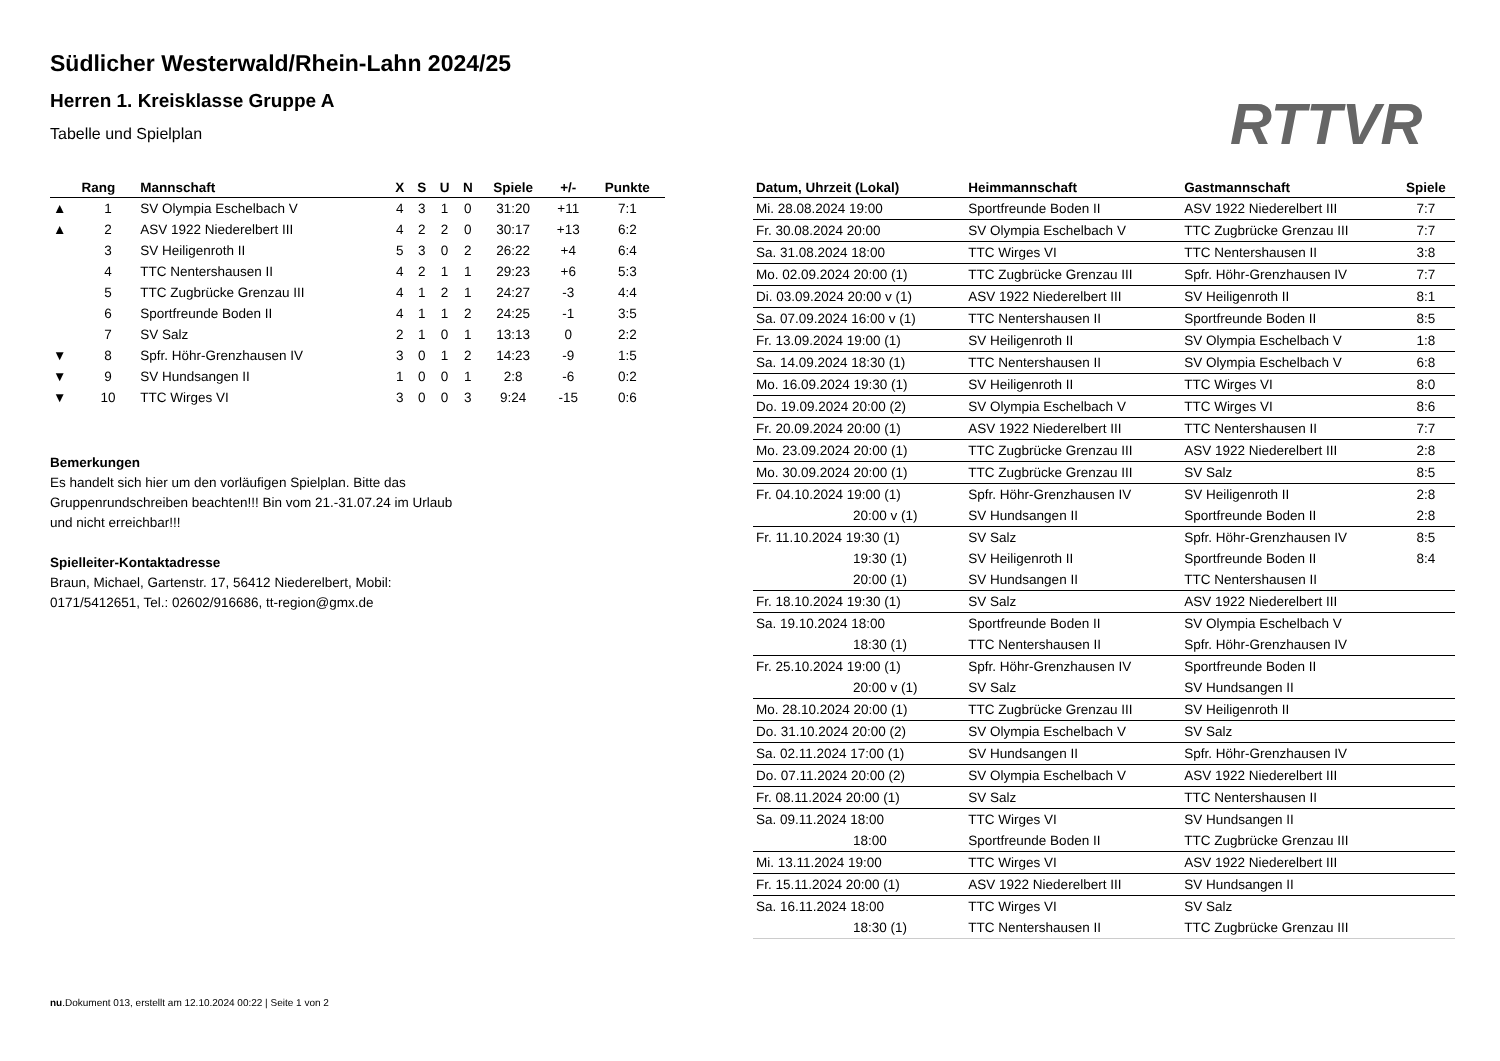Südlicher Westerwald/Rhein-Lahn 2024/25
Herren 1. Kreisklasse Gruppe A
Tabelle und Spielplan RTTVR
| | Rang | Mannschaft | X | S | U | N | Spiele | +/- | Punkte |
| --- | --- | --- | --- | --- | --- | --- | --- | --- | --- |
| ▲ | 1 | SV Olympia Eschelbach V | 4 | 3 | 1 | 0 | 31:20 | +11 | 7:1 |
| ▲ | 2 | ASV 1922 Niederelbert III | 4 | 2 | 2 | 0 | 30:17 | +13 | 6:2 |
| | 3 | SV Heiligenroth II | 5 | 3 | 0 | 2 | 26:22 | +4 | 6:4 |
| | 4 | TTC Nentershausen II | 4 | 2 | 1 | 1 | 29:23 | +6 | 5:3 |
| | 5 | TTC Zugbrücke Grenzau III | 4 | 1 | 2 | 1 | 24:27 | -3 | 4:4 |
| | 6 | Sportfreunde Boden II | 4 | 1 | 1 | 2 | 24:25 | -1 | 3:5 |
| | 7 | SV Salz | 2 | 1 | 0 | 1 | 13:13 | 0 | 2:2 |
| ▼ | 8 | Spfr. Höhr-Grenzhausen IV | 3 | 0 | 1 | 2 | 14:23 | -9 | 1:5 |
| ▼ | 9 | SV Hundsangen II | 1 | 0 | 0 | 1 | 2:8 | -6 | 0:2 |
| ▼ | 10 | TTC Wirges VI | 3 | 0 | 0 | 3 | 9:24 | -15 | 0:6 |
Bemerkungen
Es handelt sich hier um den vorläufigen Spielplan. Bitte das
Gruppenrundschreiben beachten!!! Bin vom 21.-31.07.24 im Urlaub
und nicht erreichbar!!!
Spielleiter-Kontaktadresse
Braun, Michael, Gartenstr. 17, 56412 Niederelbert, Mobil:
0171/5412651, Tel.: 02602/916686, tt-region@gmx.de
| Datum, Uhrzeit (Lokal) | Heimmannschaft | Gastmannschaft | Spiele |
| --- | --- | --- | --- |
| Mi. 28.08.2024 19:00 | Sportfreunde Boden II | ASV 1922 Niederelbert III | 7:7 |
| Fr. 30.08.2024 20:00 | SV Olympia Eschelbach V | TTC Zugbrücke Grenzau III | 7:7 |
| Sa. 31.08.2024 18:00 | TTC Wirges VI | TTC Nentershausen II | 3:8 |
| Mo. 02.09.2024 20:00 (1) | TTC Zugbrücke Grenzau III | Spfr. Höhr-Grenzhausen IV | 7:7 |
| Di. 03.09.2024 20:00 v (1) | ASV 1922 Niederelbert III | SV Heiligenroth II | 8:1 |
| Sa. 07.09.2024 16:00 v (1) | TTC Nentershausen II | Sportfreunde Boden II | 8:5 |
| Fr. 13.09.2024 19:00 (1) | SV Heiligenroth II | SV Olympia Eschelbach V | 1:8 |
| Sa. 14.09.2024 18:30 (1) | TTC Nentershausen II | SV Olympia Eschelbach V | 6:8 |
| Mo. 16.09.2024 19:30 (1) | SV Heiligenroth II | TTC Wirges VI | 8:0 |
| Do. 19.09.2024 20:00 (2) | SV Olympia Eschelbach V | TTC Wirges VI | 8:6 |
| Fr. 20.09.2024 20:00 (1) | ASV 1922 Niederelbert III | TTC Nentershausen II | 7:7 |
| Mo. 23.09.2024 20:00 (1) | TTC Zugbrücke Grenzau III | ASV 1922 Niederelbert III | 2:8 |
| Mo. 30.09.2024 20:00 (1) | TTC Zugbrücke Grenzau III | SV Salz | 8:5 |
| Fr. 04.10.2024 19:00 (1) | Spfr. Höhr-Grenzhausen IV | SV Heiligenroth II | 2:8 |
| 20:00 v (1) | SV Hundsangen II | Sportfreunde Boden II | 2:8 |
| Fr. 11.10.2024 19:30 (1) | SV Salz | Spfr. Höhr-Grenzhausen IV | 8:5 |
| 19:30 (1) | SV Heiligenroth II | Sportfreunde Boden II | 8:4 |
| 20:00 (1) | SV Hundsangen II | TTC Nentershausen II | |
| Fr. 18.10.2024 19:30 (1) | SV Salz | ASV 1922 Niederelbert III | |
| Sa. 19.10.2024 18:00 | Sportfreunde Boden II | SV Olympia Eschelbach V | |
| 18:30 (1) | TTC Nentershausen II | Spfr. Höhr-Grenzhausen IV | |
| Fr. 25.10.2024 19:00 (1) | Spfr. Höhr-Grenzhausen IV | Sportfreunde Boden II | |
| 20:00 v (1) | SV Salz | SV Hundsangen II | |
| Mo. 28.10.2024 20:00 (1) | TTC Zugbrücke Grenzau III | SV Heiligenroth II | |
| Do. 31.10.2024 20:00 (2) | SV Olympia Eschelbach V | SV Salz | |
| Sa. 02.11.2024 17:00 (1) | SV Hundsangen II | Spfr. Höhr-Grenzhausen IV | |
| Do. 07.11.2024 20:00 (2) | SV Olympia Eschelbach V | ASV 1922 Niederelbert III | |
| Fr. 08.11.2024 20:00 (1) | SV Salz | TTC Nentershausen II | |
| Sa. 09.11.2024 18:00 | TTC Wirges VI | SV Hundsangen II | |
| 18:00 | Sportfreunde Boden II | TTC Zugbrücke Grenzau III | |
| Mi. 13.11.2024 19:00 | TTC Wirges VI | ASV 1922 Niederelbert III | |
| Fr. 15.11.2024 20:00 (1) | ASV 1922 Niederelbert III | SV Hundsangen II | |
| Sa. 16.11.2024 18:00 | TTC Wirges VI | SV Salz | |
| 18:30 (1) | TTC Nentershausen II | TTC Zugbrücke Grenzau III | |
nu.Dokument 013, erstellt am 12.10.2024 00:22 | Seite 1 von 2